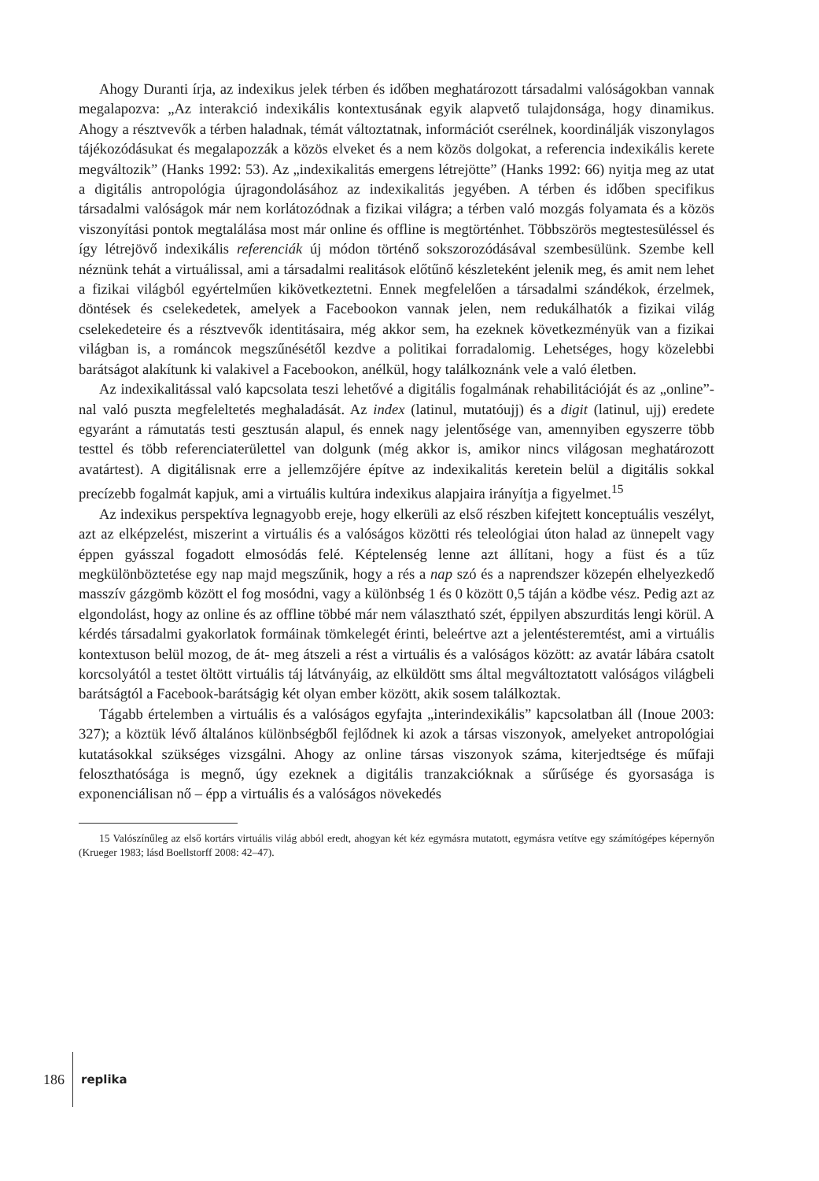Ahogy Duranti írja, az indexikus jelek térben és időben meghatározott társadalmi valóságokban vannak megalapozva: „Az interakció indexikális kontextusának egyik alapvető tulajdonsága, hogy dinamikus. Ahogy a résztvevők a térben haladnak, témát változtatnak, információt cserélnek, koordinálják viszonylagos tájékozódásukat és megalapozzák a közös elveket és a nem közös dolgokat, a referencia indexikális kerete megváltozik” (Hanks 1992: 53). Az „indexikalitás emergens létrejötte” (Hanks 1992: 66) nyitja meg az utat a digitális antropológia újragondolásához az indexikalitás jegyében. A térben és időben specifikus társadalmi valóságok már nem korlátozódnak a fizikai világra; a térben való mozgás folyamata és a közös viszonyítási pontok megtalálása most már online és offline is megtörténhet. Többszörös megtestesüléssel és így létrejövő indexikális referenciák új módon történő sokszorozódásával szembesülünk. Szembe kell néznünk tehát a virtuálissal, ami a társadalmi realitások előtűnő készleteként jelenik meg, és amit nem lehet a fizikai világból egyértelműen kikövetkeztetni. Ennek megfelelően a társadalmi szándékok, érzelmek, döntések és cselekedetek, amelyek a Facebookon vannak jelen, nem redukálhatók a fizikai világ cselekedeteire és a résztvevők identitásaira, még akkor sem, ha ezeknek következményük van a fizikai világban is, a románcok megszűnésétől kezdve a politikai forradalomig. Lehetséges, hogy közelebbi barátságot alakítunk ki valakivel a Facebookon, anélkül, hogy találkoznánk vele a való életben.
Az indexikalitással való kapcsolata teszi lehetővé a digitális fogalmának rehabilitációját és az „online”-nal való puszta megfeleltetés meghaladását. Az index (latinul, mutatóujj) és a digit (latinul, ujj) eredete egyaránt a rámutatás testi gesztusán alapul, és ennek nagy jelentősége van, amennyiben egyszerre több testtel és több referenciaterülettel van dolgunk (még akkor is, amikor nincs világosan meghatározott avatártest). A digitálisnak erre a jellemzőjére építve az indexikalitás keretein belül a digitális sokkal precízebb fogalmát kapjuk, ami a virtuális kultúra indexikus alapjaira irányítja a figyelmet.<sup>15</sup>
Az indexikus perspektíva legnagyobb ereje, hogy elkerüli az első részben kifejtett konceptuális veszélyt, azt az elképzelést, miszerint a virtuális és a valóságos közötti rés teleológiai úton halad az ünnepelt vagy éppen gyásszal fogadott elmosódás felé. Képtelenség lenne azt állítani, hogy a füst és a tűz megkülönböztetése egy nap majd megszűnik, hogy a rés a nap szó és a naprendszer közepén elhelyezkedő masszív gázgömb között el fog mosódni, vagy a különbség 1 és 0 között 0,5 táján a ködbe vész. Pedig azt az elgondolást, hogy az online és az offline többé már nem választható szét, éppilyen abszurditás lengi körül. A kérdés társadalmi gyakorlatok formáinak tömkelegét érinti, beleértve azt a jelentésteremtést, ami a virtuális kontextuson belül mozog, de át- meg átszeli a rést a virtuális és a valóságos között: az avatár lábára csatolt korcsolyától a testet öltött virtuális táj látványáig, az elküldött sms által megváltoztatott valóságos világbeli barátságtól a Facebook-barátságig két olyan ember között, akik sosem találkoztak.
Tágabb értelemben a virtuális és a valóságos egyfajta „interindexikális” kapcsolatban áll (Inoue 2003: 327); a köztük lévő általános különbségből fejlődnek ki azok a társas viszonyok, amelyeket antropológiai kutatásokkal szükséges vizsgálni. Ahogy az online társas viszonyok száma, kiterjedtsége és műfaji feloszthatósága is megnő, úgy ezeknek a digitális tranzakcióknak a sűrűsége és gyorsasága is exponenciálisan nő – épp a virtuális és a valóságos növekedés
15 Valószínűleg az első kortárs virtuális világ abból eredt, ahogyan két kéz egymásra mutatott, egymásra vetítve egy számítógépes képernyőn (Krueger 1983; lásd Boellstorff 2008: 42–47).
186
replika